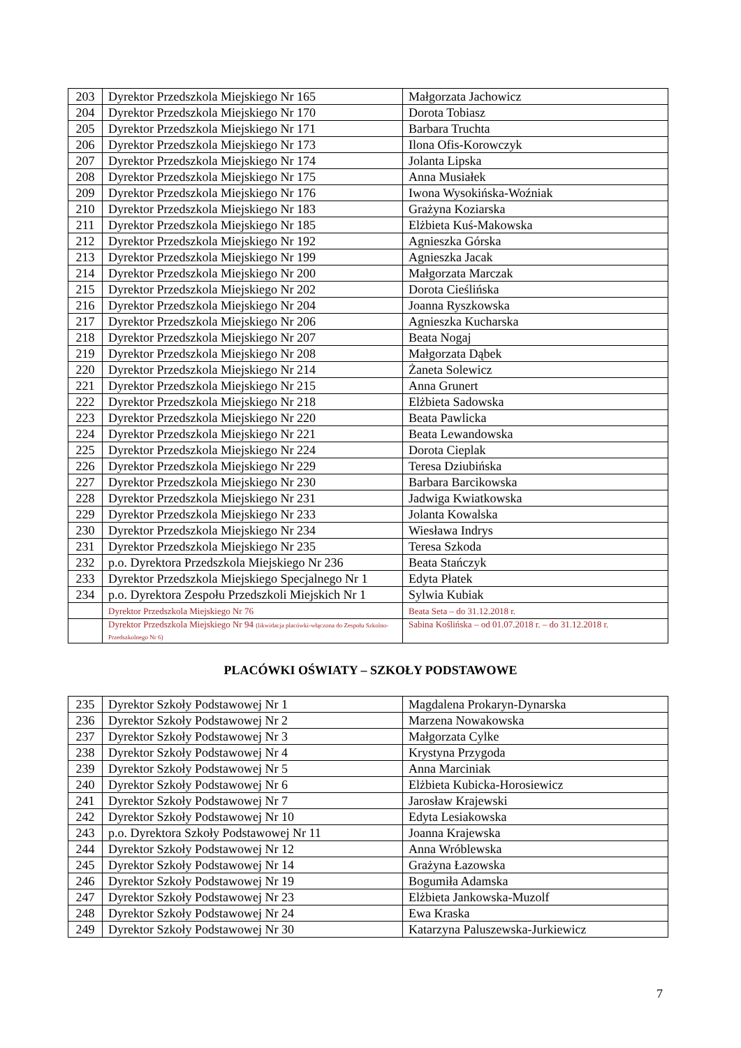| 203 | Dyrektor Przedszkola Miejskiego Nr 165 | Małgorzata Jachowicz |
| 204 | Dyrektor Przedszkola Miejskiego Nr 170 | Dorota Tobiasz |
| 205 | Dyrektor Przedszkola Miejskiego Nr 171 | Barbara Truchta |
| 206 | Dyrektor Przedszkola Miejskiego Nr 173 | Ilona Ofis-Korowczyk |
| 207 | Dyrektor Przedszkola Miejskiego Nr 174 | Jolanta Lipska |
| 208 | Dyrektor Przedszkola Miejskiego Nr 175 | Anna Musiałek |
| 209 | Dyrektor Przedszkola Miejskiego Nr 176 | Iwona Wysokińska-Woźniak |
| 210 | Dyrektor Przedszkola Miejskiego Nr 183 | Grażyna Koziarska |
| 211 | Dyrektor Przedszkola Miejskiego Nr 185 | Elżbieta Kuś-Makowska |
| 212 | Dyrektor Przedszkola Miejskiego Nr 192 | Agnieszka Górska |
| 213 | Dyrektor Przedszkola Miejskiego Nr 199 | Agnieszka Jacak |
| 214 | Dyrektor Przedszkola Miejskiego Nr 200 | Małgorzata Marczak |
| 215 | Dyrektor Przedszkola Miejskiego Nr 202 | Dorota Cieślińska |
| 216 | Dyrektor Przedszkola Miejskiego Nr 204 | Joanna Ryszkowska |
| 217 | Dyrektor Przedszkola Miejskiego Nr 206 | Agnieszka Kucharska |
| 218 | Dyrektor Przedszkola Miejskiego Nr 207 | Beata Nogaj |
| 219 | Dyrektor Przedszkola Miejskiego Nr 208 | Małgorzata Dąbek |
| 220 | Dyrektor Przedszkola Miejskiego Nr 214 | Żaneta Solewicz |
| 221 | Dyrektor Przedszkola Miejskiego Nr 215 | Anna Grunert |
| 222 | Dyrektor Przedszkola Miejskiego Nr 218 | Elżbieta Sadowska |
| 223 | Dyrektor Przedszkola Miejskiego Nr 220 | Beata Pawlicka |
| 224 | Dyrektor Przedszkola Miejskiego Nr 221 | Beata Lewandowska |
| 225 | Dyrektor Przedszkola Miejskiego Nr 224 | Dorota Cieplak |
| 226 | Dyrektor Przedszkola Miejskiego Nr 229 | Teresa Dziubińska |
| 227 | Dyrektor Przedszkola Miejskiego Nr 230 | Barbara Barcikowska |
| 228 | Dyrektor Przedszkola Miejskiego Nr 231 | Jadwiga Kwiatkowska |
| 229 | Dyrektor Przedszkola Miejskiego Nr 233 | Jolanta Kowalska |
| 230 | Dyrektor Przedszkola Miejskiego Nr 234 | Wiesława Indrys |
| 231 | Dyrektor Przedszkola Miejskiego Nr 235 | Teresa Szkoda |
| 232 | p.o. Dyrektora Przedszkola Miejskiego Nr 236 | Beata Stańczyk |
| 233 | Dyrektor Przedszkola Miejskiego Specjalnego Nr 1 | Edyta Płatek |
| 234 | p.o. Dyrektora Zespołu Przedszkoli Miejskich Nr 1 | Sylwia Kubiak |
| | Dyrektor Przedszkola Miejskiego Nr 76 | Beata Seta – do 31.12.2018 r. |
| | Dyrektor Przedszkola Miejskiego Nr 94 (likwidacja placówki-włączona do Zespołu Szkolno-Przedszkolnego Nr 6) | Sabina Koślińska – od 01.07.2018 r. – do 31.12.2018 r. |
PLACÓWKI OŚWIATY – SZKOŁY PODSTAWOWE
| 235 | Dyrektor Szkoły Podstawowej Nr 1 | Magdalena Prokaryn-Dynarska |
| 236 | Dyrektor Szkoły Podstawowej Nr 2 | Marzena Nowakowska |
| 237 | Dyrektor Szkoły Podstawowej Nr 3 | Małgorzata Cylke |
| 238 | Dyrektor Szkoły Podstawowej Nr 4 | Krystyna Przygoda |
| 239 | Dyrektor Szkoły Podstawowej Nr 5 | Anna Marciniak |
| 240 | Dyrektor Szkoły Podstawowej Nr 6 | Elżbieta Kubicka-Horosiewicz |
| 241 | Dyrektor Szkoły Podstawowej Nr 7 | Jarosław Krajewski |
| 242 | Dyrektor Szkoły Podstawowej Nr 10 | Edyta Lesiakowska |
| 243 | p.o. Dyrektora Szkoły Podstawowej Nr 11 | Joanna Krajewska |
| 244 | Dyrektor Szkoły Podstawowej Nr 12 | Anna Wróblewska |
| 245 | Dyrektor Szkoły Podstawowej Nr 14 | Grażyna Łazowska |
| 246 | Dyrektor Szkoły Podstawowej Nr 19 | Bogumiła Adamska |
| 247 | Dyrektor Szkoły Podstawowej Nr 23 | Elżbieta Jankowska-Muzolf |
| 248 | Dyrektor Szkoły Podstawowej Nr 24 | Ewa Kraska |
| 249 | Dyrektor Szkoły Podstawowej Nr 30 | Katarzyna Paluszewska-Jurkiewicz |
7